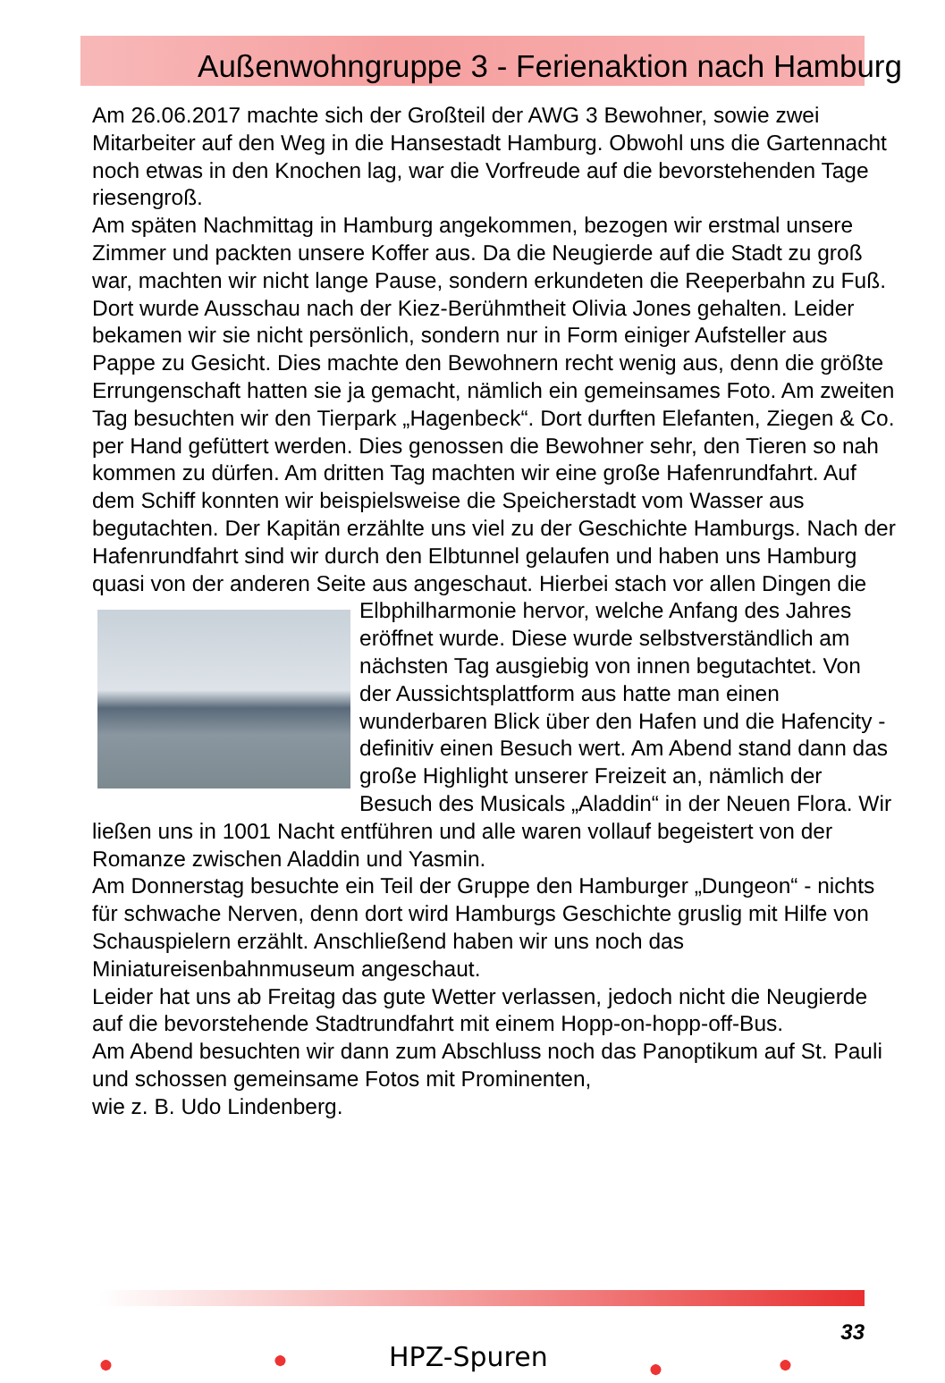Außenwohngruppe 3 - Ferienaktion nach Hamburg
Am 26.06.2017 machte sich der Großteil der AWG 3 Bewohner, sowie zwei Mitarbeiter auf den Weg in die Hansestadt Hamburg. Obwohl uns die Gartennacht noch etwas in den Knochen lag, war die Vorfreude auf die bevorstehenden Tage riesengroß.
Am späten Nachmittag in Hamburg angekommen, bezogen wir erstmal unsere Zimmer und packten unsere Koffer aus. Da die Neugierde auf die Stadt zu groß war, machten wir nicht lange Pause, sondern erkundeten die Reeperbahn zu Fuß. Dort wurde Ausschau nach der Kiez-Berühmtheit Olivia Jones gehalten. Leider bekamen wir sie nicht persönlich, sondern nur in Form einiger Aufsteller aus Pappe zu Gesicht. Dies machte den Bewohnern recht wenig aus, denn die größte Errungenschaft hatten sie ja gemacht, nämlich ein gemeinsames Foto. Am zweiten Tag besuchten wir den Tierpark „Hagenbeck“. Dort durften Elefanten, Ziegen & Co. per Hand gefüttert werden. Dies genossen die Bewohner sehr, den Tieren so nah kommen zu dürfen. Am dritten Tag machten wir eine große Hafenrundfahrt. Auf dem Schiff konnten wir beispielsweise die Speicherstadt vom Wasser aus begutachten. Der Kapitän erzählte uns viel zu der Geschichte Hamburgs. Nach der Hafenrundfahrt sind wir durch den Elbtunnel gelaufen und haben uns Hamburg quasi von der anderen Seite aus angeschaut. Hierbei stach vor allen Dingen die Elbphilharmonie hervor, welche Anfang des Jahres eröffnet wurde. Diese wurde selbstverständlich am nächsten Tag ausgiebig von innen begutachtet. Von der Aussichtsplattform aus hatte man einen wunderbaren Blick über den Hafen und die Hafencity - definitiv einen Besuch wert. Am Abend stand dann das große Highlight unserer Freizeit an, nämlich der Besuch des Musicals „Aladdin“ in der Neuen Flora. Wir ließen uns in 1001 Nacht entführen und alle waren vollauf begeistert von der Romanze zwischen Aladdin und Yasmin.
Am Donnerstag besuchte ein Teil der Gruppe den Hamburger „Dungeon“ - nichts für schwache Nerven, denn dort wird Hamburgs Geschichte gruslig mit Hilfe von Schauspielern erzählt. Anschließend haben wir uns noch das Miniatureisenbahnmuseum angeschaut.
Leider hat uns ab Freitag das gute Wetter verlassen, jedoch nicht die Neugierde auf die bevorstehende Stadtrundfahrt mit einem Hopp-on-hopp-off-Bus.
Am Abend besuchten wir dann zum Abschluss noch das Panoptikum auf St. Pauli und schossen gemeinsame Fotos mit Prominenten,
wie z. B. Udo Lindenberg.
● ● HPZ-Spuren ● ●
33